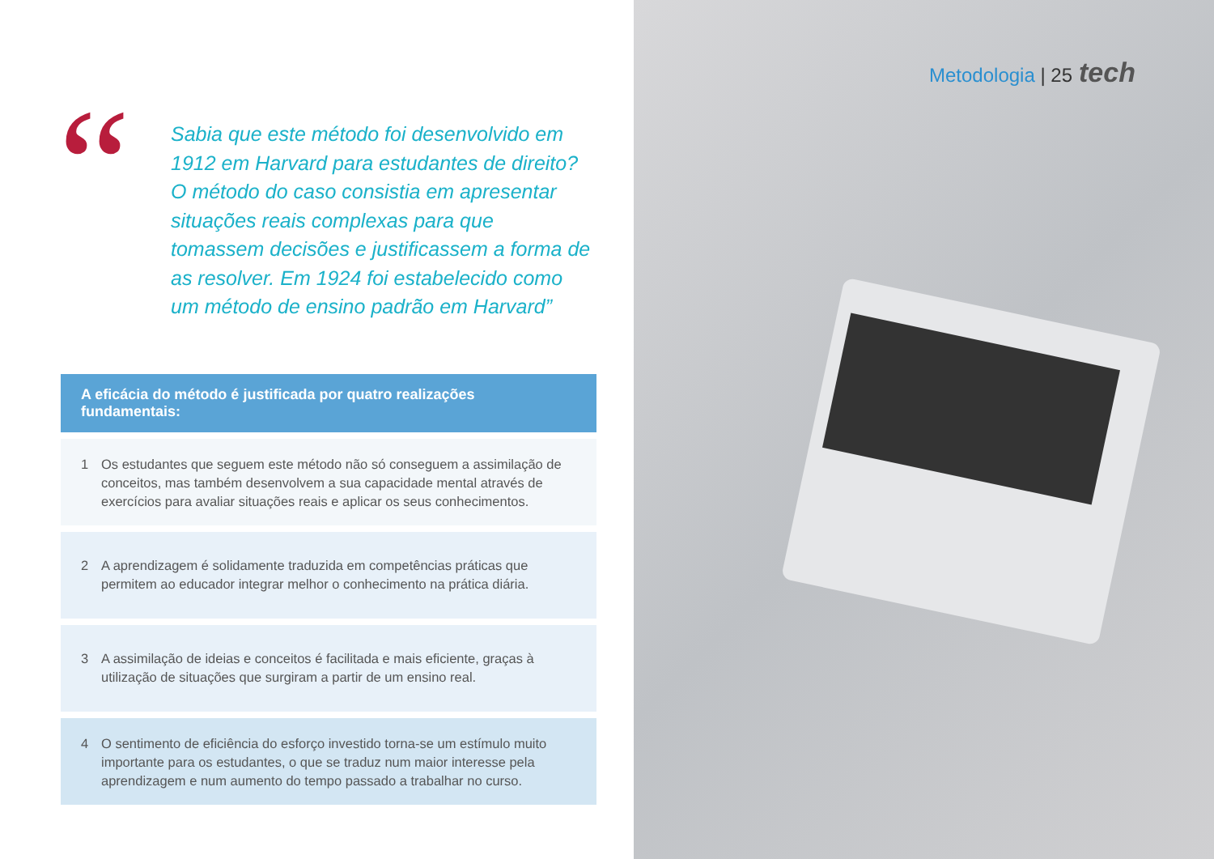Metodologia | 25 tech
“
Sabia que este método foi desenvolvido em 1912 em Harvard para estudantes de direito? O método do caso consistia em apresentar situações reais complexas para que tomassem decisões e justificassem a forma de as resolver. Em 1924 foi estabelecido como um método de ensino padrão em Harvard”
A eficácia do método é justificada por quatro realizações fundamentais:
1 Os estudantes que seguem este método não só conseguem a assimilação de conceitos, mas também desenvolvem a sua capacidade mental através de exercícios para avaliar situações reais e aplicar os seus conhecimentos.
2 A aprendizagem é solidamente traduzida em competências práticas que permitem ao educador integrar melhor o conhecimento na prática diária.
3 A assimilação de ideias e conceitos é facilitada e mais eficiente, graças à utilização de situações que surgiram a partir de um ensino real.
4 O sentimento de eficiência do esforço investido torna-se um estímulo muito importante para os estudantes, o que se traduz num maior interesse pela aprendizagem e num aumento do tempo passado a trabalhar no curso.